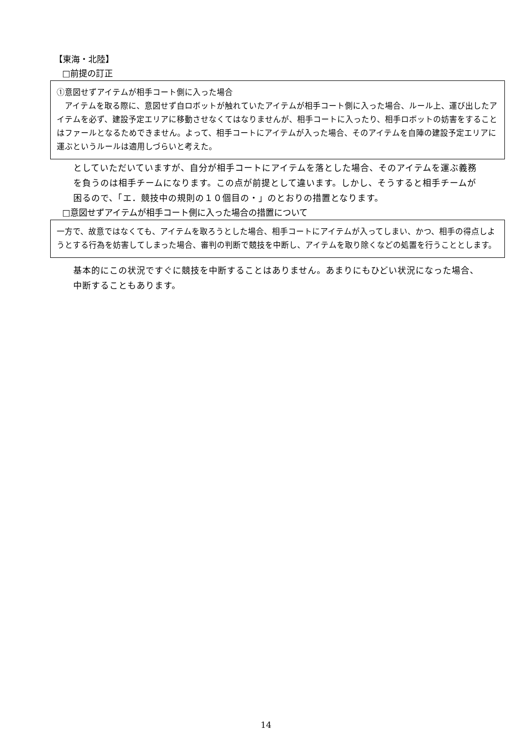【東海・北陸】
□前提の訂正
①意図せずアイテムが相手コート側に入った場合
　アイテムを取る際に、意図せず自ロボットが触れていたアイテムが相手コート側に入った場合、ルール上、運び出したアイテムを必ず、建設予定エリアに移動させなくてはなりませんが、相手コートに入ったり、相手ロボットの妨害をすることはファールとなるためできません。よって、相手コートにアイテムが入った場合、そのアイテムを自陣の建設予定エリアに運ぶというルールは適用しづらいと考えた。
としていただいていますが、自分が相手コートにアイテムを落とした場合、そのアイテムを運ぶ義務を負うのは相手チームになります。この点が前提として違います。しかし、そうすると相手チームが困るので、「エ．競技中の規則の１０個目の・」のとおりの措置となります。
□意図せずアイテムが相手コート側に入った場合の措置について
一方で、故意ではなくても、アイテムを取ろうとした場合、相手コートにアイテムが入ってしまい、かつ、相手の得点しようとする行為を妨害してしまった場合、審判の判断で競技を中断し、アイテムを取り除くなどの処置を行うこととします。
基本的にこの状況ですぐに競技を中断することはありません。あまりにもひどい状況になった場合、中断することもあります。
14